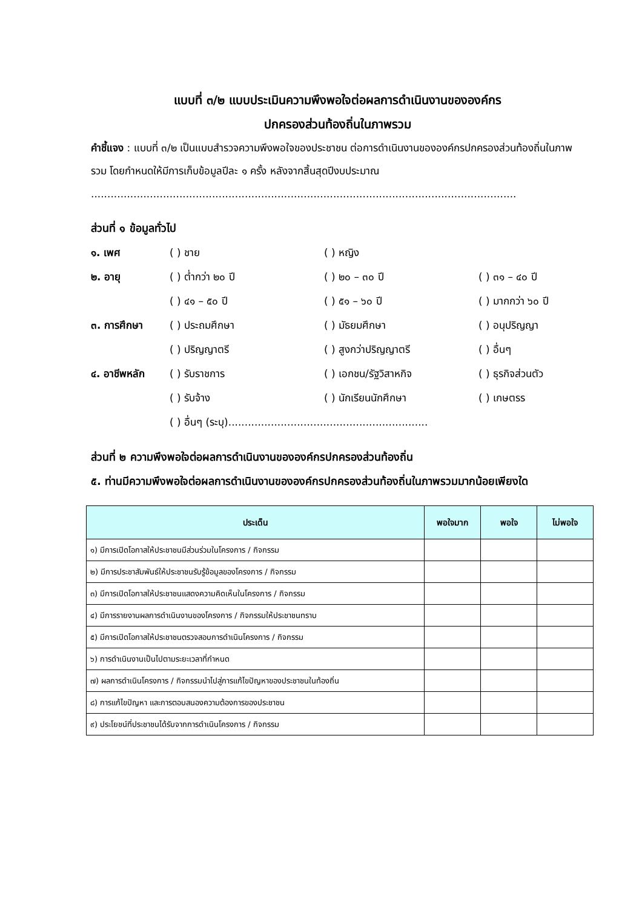แบบที่ ๓/๒ แบบประเมินความพึงพอใจต่อผลการดำเนินงานขององค์กร
ปกครองส่วนท้องถิ่นในภาพรวม
คำชี้แจง : แบบที่ ๓/๒ เป็นแบบสำรวจความพึงพอใจของประชาชน ต่อการดำเนินงานขององค์กรปกครองส่วนท้องถิ่นในภาพรวม โดยกำหนดให้มีการเก็บข้อมูลปีละ ๑ ครั้ง หลังจากสิ้นสุดปีงบประมาณ
..................................................................................................................................
ส่วนที่ ๑ ข้อมูลทั่วไป
๑. เพศ ( ) ชาย ( ) หญิง
๒. อายุ ( ) ต่ำกว่า ๒๐ ปี ( ) ๒๐ – ๓๐ ปี ( ) ๓๑ – ๔๐ ปี
( ) ๔๑ – ๕๐ ปี ( ) ๕๑ – ๖๐ ปี ( ) มากกว่า ๖๐ ปี
๓. การศึกษา ( ) ประถมศึกษา ( ) มัธยมศึกษา ( ) อนุปริญญา
( ) ปริญญาตรี ( ) สูงกว่าปริญญาตรี ( ) อื่นๆ
๔. อาชีพหลัก ( ) รับราชการ ( ) เอกชน/รัฐวิสาหกิจ ( ) ธุรกิจส่วนตัว
( ) รับจ้าง ( ) นักเรียนนักศึกษา ( ) เกษตรร
( ) อื่นๆ (ระบุ).............................................................
ส่วนที่ ๒ ความพึงพอใจต่อผลการดำเนินงานขององค์กรปกครองส่วนท้องถิ่น
๕. ท่านมีความพึงพอใจต่อผลการดำเนินงานขององค์กรปกครองส่วนท้องถิ่นในภาพรวมมากน้อยเพียงใด
| ประเด็น | พอใจมาก | พอใจ | ไม่พอใจ |
| --- | --- | --- | --- |
| ๑) มีการเปิดโอกาสให้ประชาชนมีส่วนร่วมในโครงการ / กิจกรรม | | | |
| ๒) มีการประชาสัมพันธ์ให้ประชาชนรับรู้ข้อมูลของโครงการ / กิจกรรม | | | |
| ๓) มีการเปิดโอกาสให้ประชาชนแสดงความคิดเห็นในโครงการ / กิจกรรม | | | |
| ๔) มีการรายงานผลการดำเนินงานของโครงการ / กิจกรรมให้ประชาชนทราบ | | | |
| ๕) มีการเปิดโอกาสให้ประชาชนตรวจสอบการดำเนินโครงการ / กิจกรรม | | | |
| ๖) การดำเนินงานเป็นไปตามระยะเวลาที่กำหนด | | | |
| ๗) ผลการดำเนินโครงการ / กิจกรรมนำไปสู่การแก้ไขปัญหาของประชาชนในท้องถิ่น | | | |
| ๘) การแก้ไขปัญหา และการตอบสนองความต้องการของประชาชน | | | |
| ๙) ประโยชน์ที่ประชาชนได้รับจากการดำเนินโครงการ / กิจกรรม | | | |